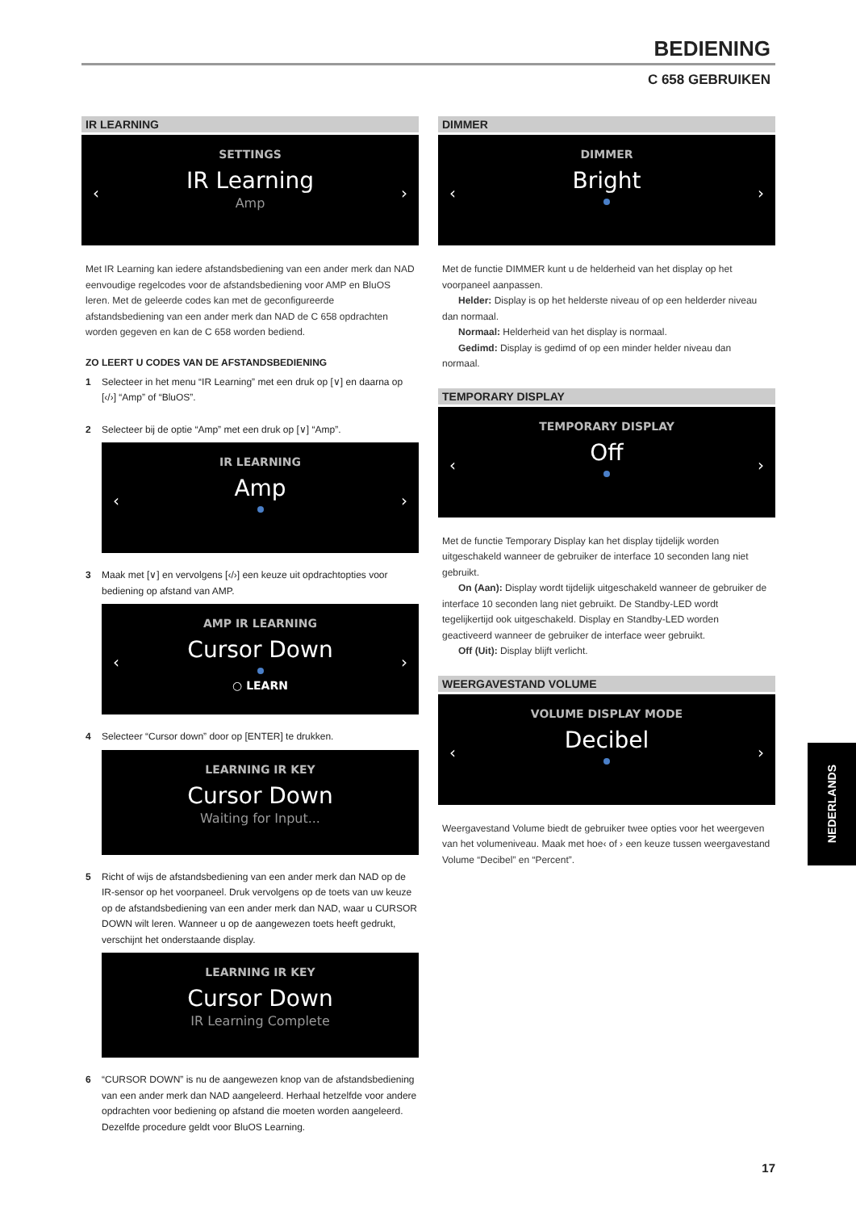BEDIENING
C 658 GEBRUIKEN
IR LEARNING
SETTINGS
IR Learning
Amp
‹ ›
Met IR Learning kan iedere afstandsbediening van een ander merk dan NAD eenvoudige regelcodes voor de afstandsbediening voor AMP en BluOS leren. Met de geleerde codes kan met de geconfigureerde afstandsbediening van een ander merk dan NAD de C 658 opdrachten worden gegeven en kan de C 658 worden bediend.
ZO LEERT U CODES VAN DE AFSTANDSBEDIENING
1 Selecteer in het menu “IR Learning” met een druk op [∨] en daarna op [‹/›] “Amp” of “BluOS”.
2 Selecteer bij de optie “Amp” met een druk op [∨] “Amp”.
IR LEARNING
Amp
‹ ›
3 Maak met [∨] en vervolgens [‹/›] een keuze uit opdrachtopties voor bediening op afstand van AMP.
AMP IR LEARNING
Cursor Down
○ LEARN
‹ ›
4 Selecteer “Cursor down” door op [ENTER] te drukken.
LEARNING IR KEY
Cursor Down
Waiting for Input...
5 Richt of wijs de afstandsbediening van een ander merk dan NAD op de IR-sensor op het voorpaneel. Druk vervolgens op de toets van uw keuze op de afstandsbediening van een ander merk dan NAD, waar u CURSOR DOWN wilt leren. Wanneer u op de aangewezen toets heeft gedrukt, verschijnt het onderstaande display.
LEARNING IR KEY
Cursor Down
IR Learning Complete
6 “CURSOR DOWN” is nu de aangewezen knop van de afstandsbediening van een ander merk dan NAD aangeleerd. Herhaal hetzelfde voor andere opdrachten voor bediening op afstand die moeten worden aangeleerd. Dezelfde procedure geldt voor BluOS Learning.
DIMMER
DIMMER
Bright
‹ ›
Met de functie DIMMER kunt u de helderheid van het display op het voorpaneel aanpassen.
Helder: Display is op het helderste niveau of op een helderder niveau dan normaal.
Normaal: Helderheid van het display is normaal.
Gedimd: Display is gedimd of op een minder helder niveau dan normaal.
TEMPORARY DISPLAY
TEMPORARY DISPLAY
Off
‹ ›
Met de functie Temporary Display kan het display tijdelijk worden uitgeschakeld wanneer de gebruiker de interface 10 seconden lang niet gebruikt.
On (Aan): Display wordt tijdelijk uitgeschakeld wanneer de gebruiker de interface 10 seconden lang niet gebruikt. De Standby-LED wordt tegelijkertijd ook uitgeschakeld. Display en Standby-LED worden geactiveerd wanneer de gebruiker de interface weer gebruikt.
Off (Uit): Display blijft verlicht.
WEERGAVESTAND VOLUME
VOLUME DISPLAY MODE
Decibel
‹ ›
Weergavestand Volume biedt de gebruiker twee opties voor het weergeven van het volumeniveau. Maak met hoe‹ of › een keuze tussen weergavestand Volume “Decibel” en “Percent”.
NEDERLANDS
17